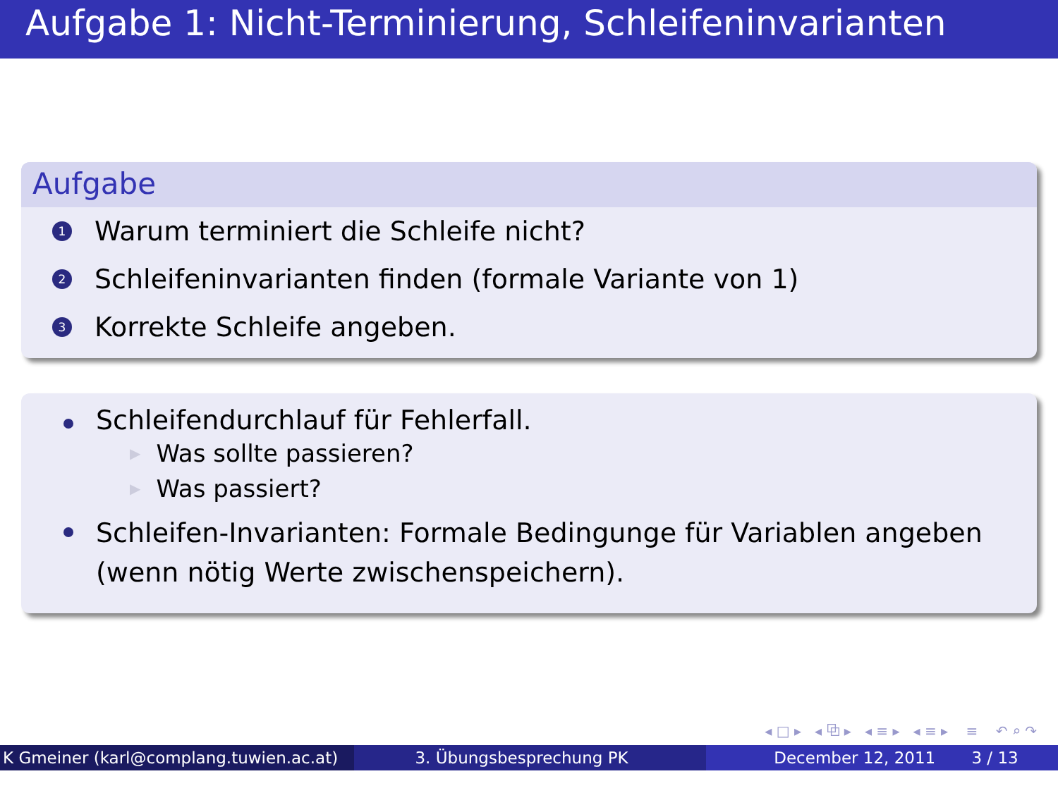Aufgabe 1: Nicht-Terminierung, Schleifeninvarianten
Aufgabe
1
Warum terminiert die Schleife nicht?
2
Schleifeninvarianten finden (formale Variante von 1)
3
Korrekte Schleife angeben.
Schleifendurchlauf für Fehlerfall.
▶ Was sollte passieren?
▶ Was passiert?
Schleifen-Invarianten: Formale Bedingunge für Variablen angeben (wenn nötig Werte zwischenspeichern).
◂ □ ▸ ◂ ⧉ ▸ ◂ ≡ ▸ ◂ ≡ ▸ ≡ ↶ ⌕ ↷
K Gmeiner (karl@complang.tuwien.ac.at)
3. Übungsbesprechung PK December 12, 2011 3 / 13